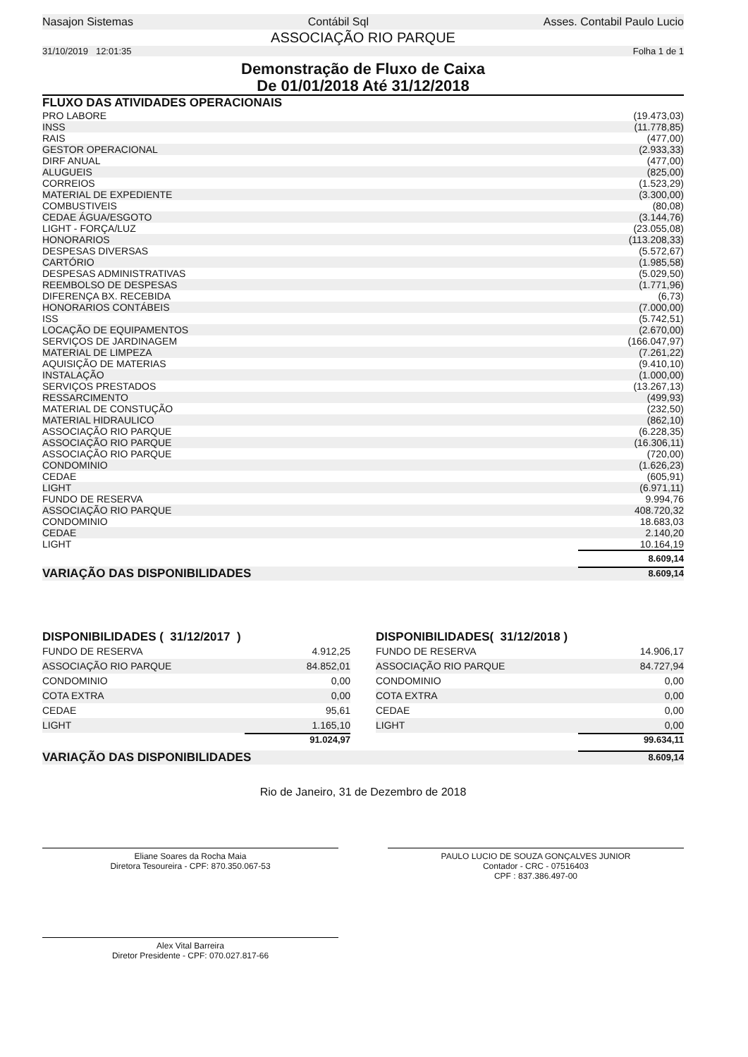Nasajon Sistemas Contábil Sql Asses. Contabil Paulo Lucio
ASSOCIAÇÃO RIO PARQUE
31/10/2019 12:01:35 Folha 1 de 1
Demonstração de Fluxo de Caixa
De 01/01/2018 Até 31/12/2018
FLUXO DAS ATIVIDADES OPERACIONAIS
| PRO LABORE | (19.473,03) |
| INSS | (11.778,85) |
| RAIS | (477,00) |
| GESTOR OPERACIONAL | (2.933,33) |
| DIRF ANUAL | (477,00) |
| ALUGUEIS | (825,00) |
| CORREIOS | (1.523,29) |
| MATERIAL DE EXPEDIENTE | (3.300,00) |
| COMBUSTIVEIS | (80,08) |
| CEDAE ÁGUA/ESGOTO | (3.144,76) |
| LIGHT - FORÇA/LUZ | (23.055,08) |
| HONORARIOS | (113.208,33) |
| DESPESAS DIVERSAS | (5.572,67) |
| CARTÓRIO | (1.985,58) |
| DESPESAS ADMINISTRATIVAS | (5.029,50) |
| REEMBOLSO DE DESPESAS | (1.771,96) |
| DIFERENÇA BX. RECEBIDA | (6,73) |
| HONORARIOS CONTÁBEIS | (7.000,00) |
| ISS | (5.742,51) |
| LOCAÇÃO DE EQUIPAMENTOS | (2.670,00) |
| SERVIÇOS DE JARDINAGEM | (166.047,97) |
| MATERIAL DE LIMPEZA | (7.261,22) |
| AQUISIÇÃO DE MATERIAS | (9.410,10) |
| INSTALAÇÃO | (1.000,00) |
| SERVIÇOS PRESTADOS | (13.267,13) |
| RESSARCIMENTO | (499,93) |
| MATERIAL DE CONSTUÇÃO | (232,50) |
| MATERIAL HIDRAULICO | (862,10) |
| ASSOCIAÇÃO RIO PARQUE | (6.228,35) |
| ASSOCIAÇÃO RIO PARQUE | (16.306,11) |
| ASSOCIAÇÃO RIO PARQUE | (720,00) |
| CONDOMINIO | (1.626,23) |
| CEDAE | (605,91) |
| LIGHT | (6.971,11) |
| FUNDO DE RESERVA | 9.994,76 |
| ASSOCIAÇÃO RIO PARQUE | 408.720,32 |
| CONDOMINIO | 18.683,03 |
| CEDAE | 2.140,20 |
| LIGHT | 10.164,19 |
8.609,14
VARIAÇÃO DAS DISPONIBILIDADES 8.609,14
DISPONIBILIDADES ( 31/12/2017 )
| FUNDO DE RESERVA | 4.912,25 |
| ASSOCIAÇÃO RIO PARQUE | 84.852,01 |
| CONDOMINIO | 0,00 |
| COTA EXTRA | 0,00 |
| CEDAE | 95,61 |
| LIGHT | 1.165,10 |
91.024,97
DISPONIBILIDADES( 31/12/2018 )
| FUNDO DE RESERVA | 14.906,17 |
| ASSOCIAÇÃO RIO PARQUE | 84.727,94 |
| CONDOMINIO | 0,00 |
| COTA EXTRA | 0,00 |
| CEDAE | 0,00 |
| LIGHT | 0,00 |
99.634,11
VARIAÇÃO DAS DISPONIBILIDADES 8.609,14
Rio de Janeiro, 31 de Dezembro de 2018
Eliane Soares da Rocha Maia
Diretora Tesoureira - CPF: 870.350.067-53
PAULO LUCIO DE SOUZA GONÇALVES JUNIOR
Contador - CRC - 07516403
CPF : 837.386.497-00
Alex Vital Barreira
Diretor Presidente - CPF: 070.027.817-66